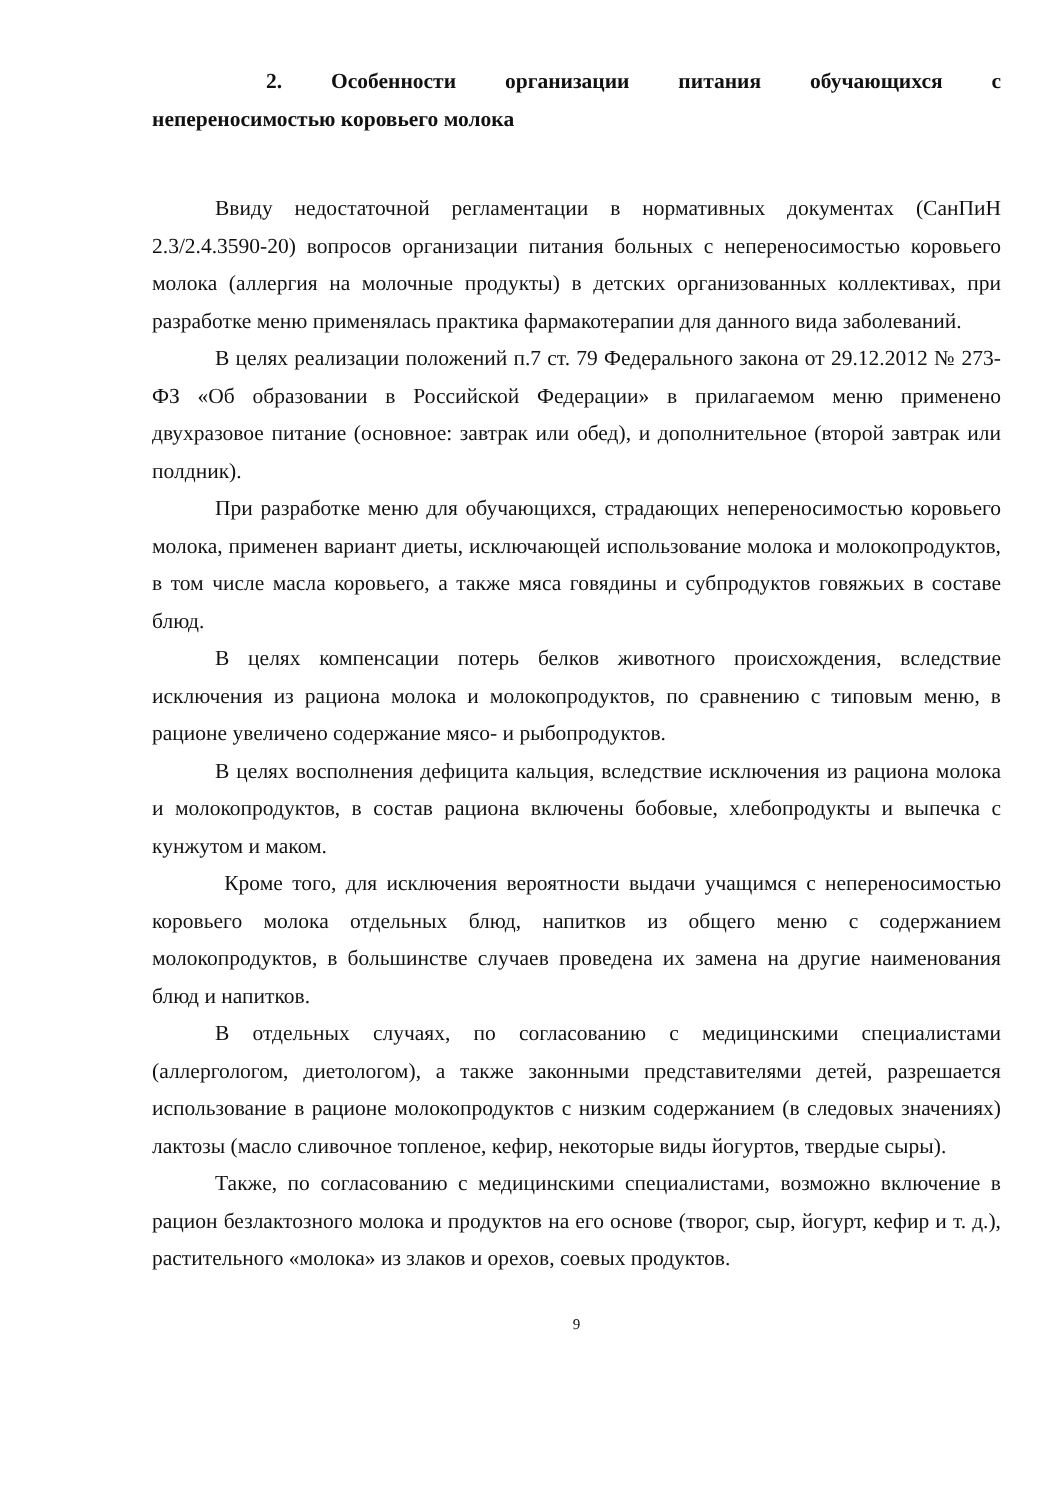2. Особенности организации питания обучающихся с
непереносимостью коровьего молока
Ввиду недостаточной регламентации в нормативных документах (СанПиН 2.3/2.4.3590-20) вопросов организации питания больных с непереносимостью коровьего молока (аллергия на молочные продукты) в детских организованных коллективах, при разработке меню применялась практика фармакотерапии для данного вида заболеваний.
В целях реализации положений п.7 ст. 79 Федерального закона от 29.12.2012 № 273-ФЗ «Об образовании в Российской Федерации» в прилагаемом меню применено двухразовое питание (основное: завтрак или обед), и дополнительное (второй завтрак или полдник).
При разработке меню для обучающихся, страдающих непереносимостью коровьего молока, применен вариант диеты, исключающей использование молока и молокопродуктов, в том числе масла коровьего, а также мяса говядины и субпродуктов говяжьих в составе блюд.
В целях компенсации потерь белков животного происхождения, вследствие исключения из рациона молока и молокопродуктов, по сравнению с типовым меню, в рационе увеличено содержание мясо- и рыбопродуктов.
В целях восполнения дефицита кальция, вследствие исключения из рациона молока и молокопродуктов, в состав рациона включены бобовые, хлебопродукты и выпечка с кунжутом и маком.
Кроме того, для исключения вероятности выдачи учащимся с непереносимостью коровьего молока отдельных блюд, напитков из общего меню с содержанием молокопродуктов, в большинстве случаев проведена их замена на другие наименования блюд и напитков.
В отдельных случаях, по согласованию с медицинскими специалистами (аллергологом, диетологом), а также законными представителями детей, разрешается использование в рационе молокопродуктов с низким содержанием (в следовых значениях) лактозы (масло сливочное топленое, кефир, некоторые виды йогуртов, твердые сыры).
Также, по согласованию с медицинскими специалистами, возможно включение в рацион безлактозного молока и продуктов на его основе (творог, сыр, йогурт, кефир и т. д.), растительного «молока» из злаков и орехов, соевых продуктов.
9